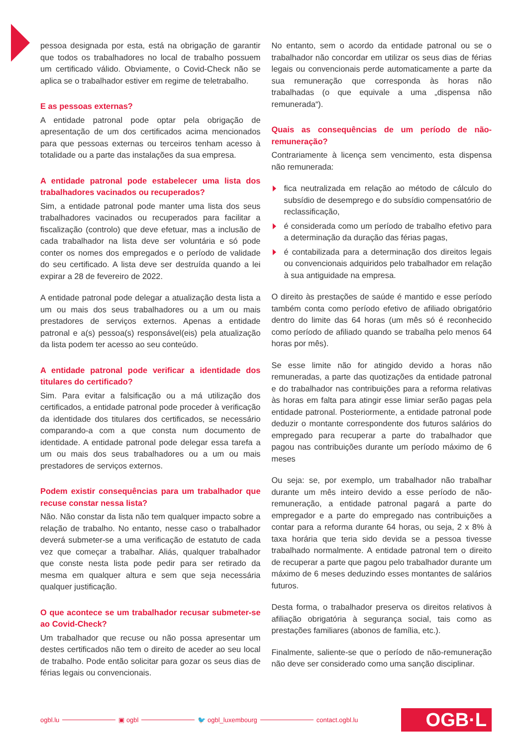pessoa designada por esta, está na obrigação de garantir que todos os trabalhadores no local de trabalho possuem um certificado válido. Obviamente, o Covid-Check não se aplica se o trabalhador estiver em regime de teletrabalho.
E as pessoas externas?
A entidade patronal pode optar pela obrigação de apresentação de um dos certificados acima mencionados para que pessoas externas ou terceiros tenham acesso à totalidade ou a parte das instalações da sua empresa.
A entidade patronal pode estabelecer uma lista dos trabalhadores vacinados ou recuperados?
Sim, a entidade patronal pode manter uma lista dos seus trabalhadores vacinados ou recuperados para facilitar a fiscalização (controlo) que deve efetuar, mas a inclusão de cada trabalhador na lista deve ser voluntária e só pode conter os nomes dos empregados e o período de validade do seu certificado. A lista deve ser destruída quando a lei expirar a 28 de fevereiro de 2022.
A entidade patronal pode delegar a atualização desta lista a um ou mais dos seus trabalhadores ou a um ou mais prestadores de serviços externos. Apenas a entidade patronal e a(s) pessoa(s) responsável(eis) pela atualização da lista podem ter acesso ao seu conteúdo.
A entidade patronal pode verificar a identidade dos titulares do certificado?
Sim. Para evitar a falsificação ou a má utilização dos certificados, a entidade patronal pode proceder à verificação da identidade dos titulares dos certificados, se necessário comparando-a com a que consta num documento de identidade. A entidade patronal pode delegar essa tarefa a um ou mais dos seus trabalhadores ou a um ou mais prestadores de serviços externos.
Podem existir consequências para um trabalhador que recuse constar nessa lista?
Não. Não constar da lista não tem qualquer impacto sobre a relação de trabalho. No entanto, nesse caso o trabalhador deverá submeter-se a uma verificação de estatuto de cada vez que começar a trabalhar. Aliás, qualquer trabalhador que conste nesta lista pode pedir para ser retirado da mesma em qualquer altura e sem que seja necessária qualquer justificação.
O que acontece se um trabalhador recusar submeter-se ao Covid-Check?
Um trabalhador que recuse ou não possa apresentar um destes certificados não tem o direito de aceder ao seu local de trabalho. Pode então solicitar para gozar os seus dias de férias legais ou convencionais.
No entanto, sem o acordo da entidade patronal ou se o trabalhador não concordar em utilizar os seus dias de férias legais ou convencionais perde automaticamente a parte da sua remuneração que corresponda às horas não trabalhadas (o que equivale a uma „dispensa não remunerada“).
Quais as consequências de um período de não-remuneração?
Contrariamente à licença sem vencimento, esta dispensa não remunerada:
fica neutralizada em relação ao método de cálculo do subsídio de desemprego e do subsídio compensatório de reclassificação,
é considerada como um período de trabalho efetivo para a determinação da duração das férias pagas,
é contabilizada para a determinação dos direitos legais ou convencionais adquiridos pelo trabalhador em relação à sua antiguidade na empresa.
O direito às prestações de saúde é mantido e esse período também conta como período efetivo de afiliado obrigatório dentro do limite das 64 horas (um mês só é reconhecido como período de afiliado quando se trabalha pelo menos 64 horas por mês).
Se esse limite não for atingido devido a horas não remuneradas, a parte das quotizações da entidade patronal e do trabalhador nas contribuições para a reforma relativas às horas em falta para atingir esse limiar serão pagas pela entidade patronal. Posteriormente, a entidade patronal pode deduzir o montante correspondente dos futuros salários do empregado para recuperar a parte do trabalhador que pagou nas contribuições durante um período máximo de 6 meses
Ou seja: se, por exemplo, um trabalhador não trabalhar durante um mês inteiro devido a esse período de não-remuneração, a entidade patronal pagará a parte do empregador e a parte do empregado nas contribuições a contar para a reforma durante 64 horas, ou seja, 2 x 8% à taxa horária que teria sido devida se a pessoa tivesse trabalhado normalmente. A entidade patronal tem o direito de recuperar a parte que pagou pelo trabalhador durante um máximo de 6 meses deduzindo esses montantes de salários futuros.
Desta forma, o trabalhador preserva os direitos relativos à afiliação obrigatória à segurança social, tais como as prestações familiares (abonos de família, etc.).
Finalmente, saliente-se que o período de não-remuneração não deve ser considerado como uma sanção disciplinar.
ogbl.lu ▣ ogbl 🐦 ogbl_luxembourg contact.ogbl.lu OGB·L